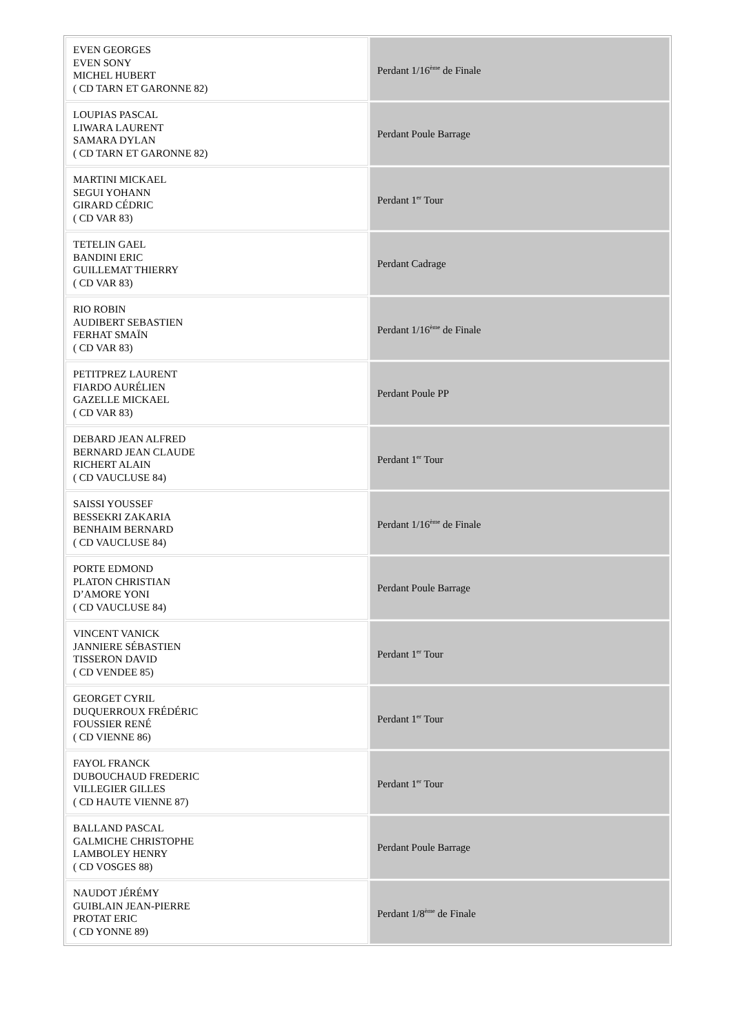| EVEN GEORGES EVEN SONY MICHEL HUBERT ( CD TARN ET GARONNE 82) | Perdant 1/16<sup>ème</sup> de Finale |
| LOUPIAS PASCAL LIWARA LAURENT SAMARA DYLAN ( CD TARN ET GARONNE 82) | Perdant Poule Barrage |
| MARTINI MICKAEL SEGUI YOHANN GIRARD CÉDRIC ( CD VAR 83) | Perdant 1<sup>er</sup> Tour |
| TETELIN GAEL BANDINI ERIC GUILLEMAT THIERRY ( CD VAR 83) | Perdant Cadrage |
| RIO ROBIN AUDIBERT SEBASTIEN FERHAT SMAÏN ( CD VAR 83) | Perdant 1/16<sup>ème</sup> de Finale |
| PETITPREZ LAURENT FIARDO AURÉLIEN GAZELLE MICKAEL ( CD VAR 83) | Perdant Poule PP |
| DEBARD JEAN ALFRED BERNARD JEAN CLAUDE RICHERT ALAIN ( CD VAUCLUSE 84) | Perdant 1<sup>er</sup> Tour |
| SAISSI YOUSSEF BESSEKRI ZAKARIA BENHAIM BERNARD ( CD VAUCLUSE 84) | Perdant 1/16<sup>ème</sup> de Finale |
| PORTE EDMOND PLATON CHRISTIAN D’AMORE YONI ( CD VAUCLUSE 84) | Perdant Poule Barrage |
| VINCENT VANICK JANNIERE SÉBASTIEN TISSERON DAVID ( CD VENDEE 85) | Perdant 1<sup>er</sup> Tour |
| GEORGET CYRIL DUQUERROUX FRÉDÉRIC FOUSSIER RENÉ ( CD VIENNE 86) | Perdant 1<sup>er</sup> Tour |
| FAYOL FRANCK DUBOUCHAUD FREDERIC VILLEGIER GILLES ( CD HAUTE VIENNE 87) | Perdant 1<sup>er</sup> Tour |
| BALLAND PASCAL GALMICHE CHRISTOPHE LAMBOLEY HENRY ( CD VOSGES 88) | Perdant Poule Barrage |
| NAUDOT JÉRÉMY GUIBLAIN JEAN-PIERRE PROTAT ERIC ( CD YONNE 89) | Perdant 1/8<sup>ème</sup> de Finale |